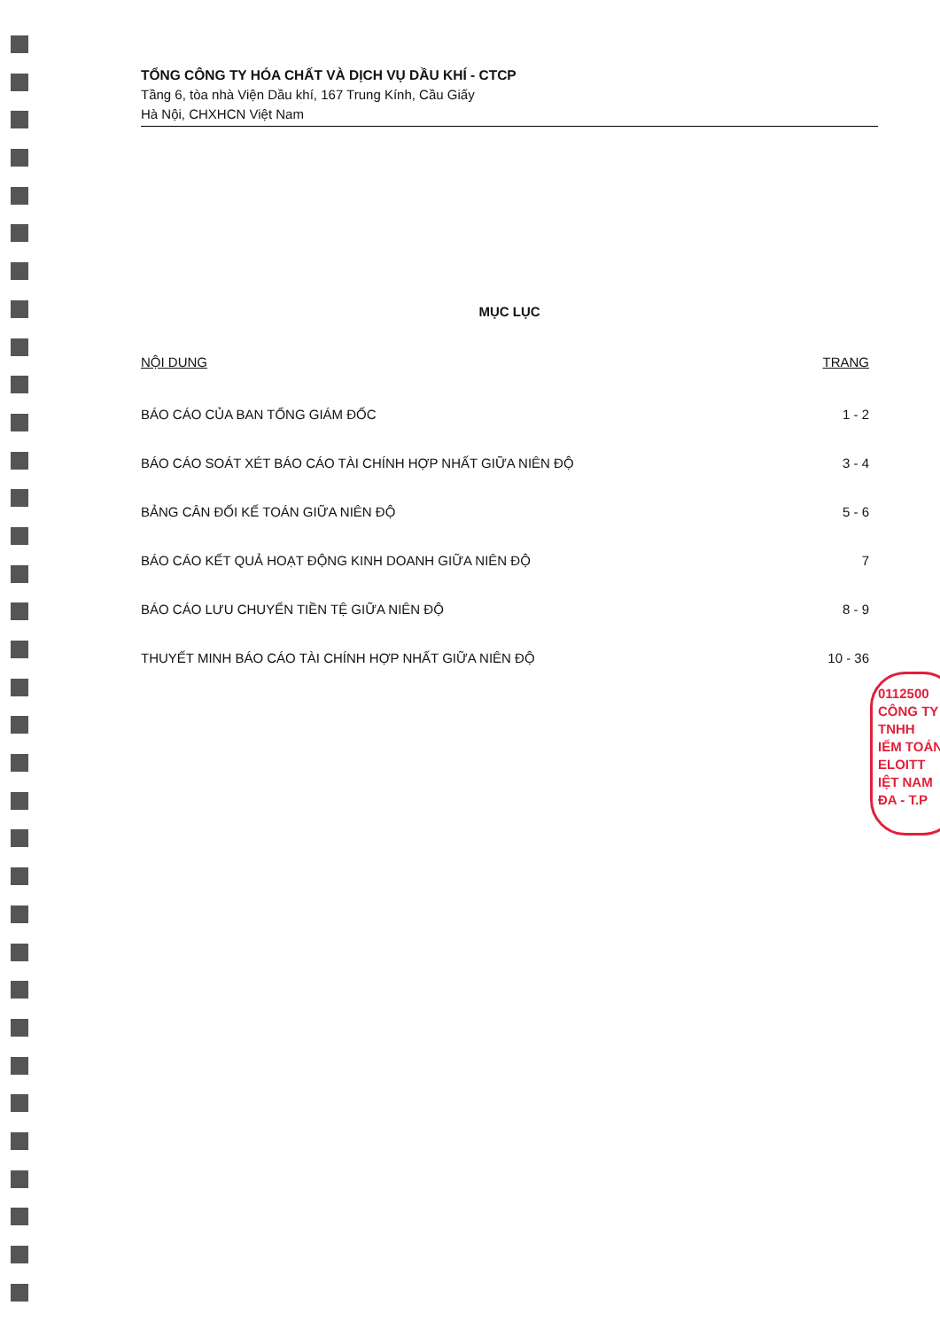TỔNG CÔNG TY HÓA CHẤT VÀ DỊCH VỤ DẦU KHÍ - CTCP
Tầng 6, tòa nhà Viện Dầu khí, 167 Trung Kính, Cầu Giấy
Hà Nội, CHXHCN Việt Nam
MỤC LỤC
| NỘI DUNG | TRANG |
| --- | --- |
| BÁO CÁO CỦA BAN TỔNG GIÁM ĐỐC | 1 - 2 |
| BÁO CÁO SOÁT XÉT BÁO CÁO TÀI CHÍNH HỢP NHẤT GIỮA NIÊN ĐỘ | 3 - 4 |
| BẢNG CÂN ĐỐI KẾ TOÁN GIỮA NIÊN ĐỘ | 5 - 6 |
| BÁO CÁO KẾT QUẢ HOẠT ĐỘNG KINH DOANH GIỮA NIÊN ĐỘ | 7 |
| BÁO CÁO LƯU CHUYỂN TIỀN TỆ GIỮA NIÊN ĐỘ | 8 - 9 |
| THUYẾT MINH BÁO CÁO TÀI CHÍNH HỢP NHẤT GIỮA NIÊN ĐỘ | 10 - 36 |
0112500
CÔNG TY
TNHH
IỂM TOÁN
ELOITT
IỆT NAM
ĐA - T.P